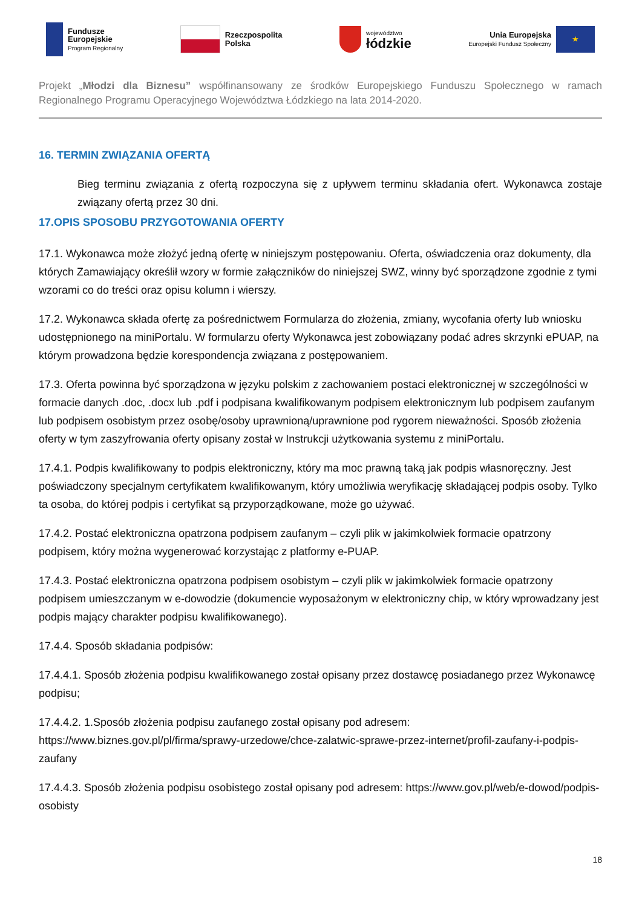Fundusze
Europejskie
Program Regionalny
Rzeczpospolita
Polska
województwo
łódzkie
Unia Europejska
Europejski Fundusz Społeczny
★
Projekt „Młodzi dla Biznesu” współfinansowany ze środków Europejskiego Funduszu Społecznego w ramach Regionalnego Programu Operacyjnego Województwa Łódzkiego na lata 2014-2020.
16. TERMIN ZWIĄZANIA OFERTĄ
Bieg terminu związania z ofertą rozpoczyna się z upływem terminu składania ofert. Wykonawca zostaje związany ofertą przez 30 dni.
17.OPIS SPOSOBU PRZYGOTOWANIA OFERTY
17.1. Wykonawca może złożyć jedną ofertę w niniejszym postępowaniu. Oferta, oświadczenia oraz dokumenty, dla których Zamawiający określił wzory w formie załączników do niniejszej SWZ, winny być sporządzone zgodnie z tymi wzorami co do treści oraz opisu kolumn i wierszy.
17.2. Wykonawca składa ofertę za pośrednictwem Formularza do złożenia, zmiany, wycofania oferty lub wniosku udostępnionego na miniPortalu. W formularzu oferty Wykonawca jest zobowiązany podać adres skrzynki ePUAP, na którym prowadzona będzie korespondencja związana z postępowaniem.
17.3. Oferta powinna być sporządzona w języku polskim z zachowaniem postaci elektronicznej w szczególności w formacie danych .doc, .docx lub .pdf i podpisana kwalifikowanym podpisem elektronicznym lub podpisem zaufanym lub podpisem osobistym przez osobę/osoby uprawnioną/uprawnione pod rygorem nieważności. Sposób złożenia oferty w tym zaszyfrowania oferty opisany został w Instrukcji użytkowania systemu z miniPortalu.
17.4.1. Podpis kwalifikowany to podpis elektroniczny, który ma moc prawną taką jak podpis własnoręczny. Jest poświadczony specjalnym certyfikatem kwalifikowanym, który umożliwia weryfikację składającej podpis osoby. Tylko ta osoba, do której podpis i certyfikat są przyporządkowane, może go używać.
17.4.2. Postać elektroniczna opatrzona podpisem zaufanym – czyli plik w jakimkolwiek formacie opatrzony podpisem, który można wygenerować korzystając z platformy e-PUAP.
17.4.3. Postać elektroniczna opatrzona podpisem osobistym – czyli plik w jakimkolwiek formacie opatrzony podpisem umieszczanym w e-dowodzie (dokumencie wyposażonym w elektroniczny chip, w który wprowadzany jest podpis mający charakter podpisu kwalifikowanego).
17.4.4. Sposób składania podpisów:
17.4.4.1. Sposób złożenia podpisu kwalifikowanego został opisany przez dostawcę posiadanego przez Wykonawcę podpisu;
17.4.4.2. 1.Sposób złożenia podpisu zaufanego został opisany pod adresem: https://www.biznes.gov.pl/pl/firma/sprawy-urzedowe/chce-zalatwic-sprawe-przez-internet/profil-zaufany-i-podpis-zaufany
17.4.4.3. Sposób złożenia podpisu osobistego został opisany pod adresem: https://www.gov.pl/web/e-dowod/podpis-osobisty
18